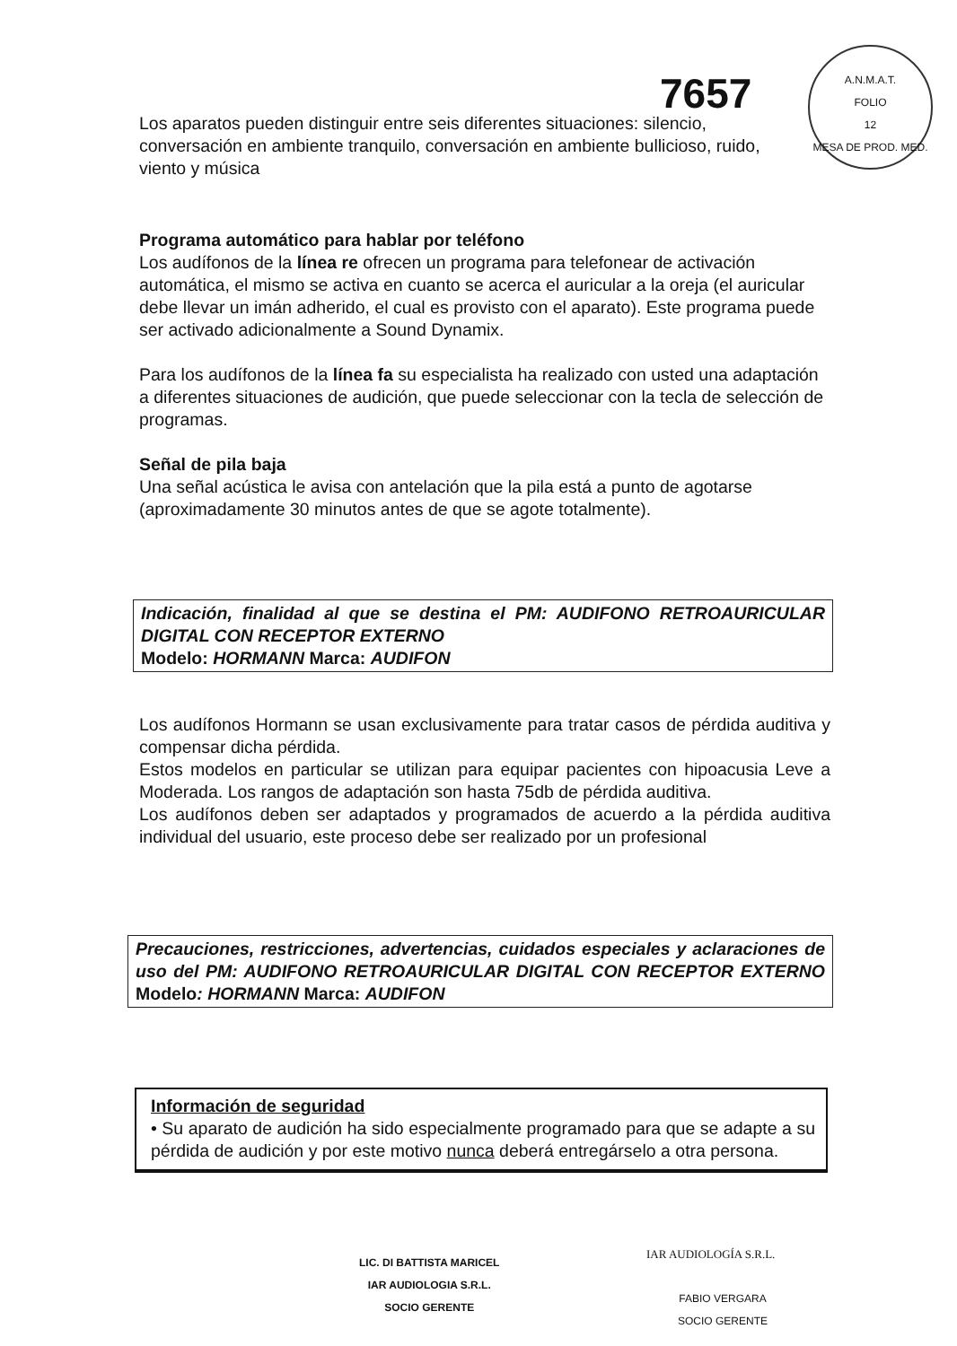7657
A.N.M.A.T.
FOLIO
12
MESA DE PROD. MED.
Los aparatos pueden distinguir entre seis diferentes situaciones: silencio, conversación en ambiente tranquilo, conversación en ambiente bullicioso, ruido, viento y música
Programa automático para hablar por teléfono
Los audífonos de la línea re ofrecen un programa para telefonear de activación automática, el mismo se activa en cuanto se acerca el auricular a la oreja (el auricular debe llevar un imán adherido, el cual es provisto con el aparato). Este programa puede ser activado adicionalmente a Sound Dynamix.
Para los audífonos de la línea fa su especialista ha realizado con usted una adaptación a diferentes situaciones de audición, que puede seleccionar con la tecla de selección de programas.
Señal de pila baja
Una señal acústica le avisa con antelación que la pila está a punto de agotarse (aproximadamente 30 minutos antes de que se agote totalmente).
Indicación, finalidad al que se destina el PM: AUDIFONO RETROAURICULAR DIGITAL CON RECEPTOR EXTERNO
Modelo: HORMANN Marca: AUDIFON
Los audífonos Hormann se usan exclusivamente para tratar casos de pérdida auditiva y compensar dicha pérdida.
Estos modelos en particular se utilizan para equipar pacientes con hipoacusia Leve a Moderada. Los rangos de adaptación son hasta 75db de pérdida auditiva.
Los audífonos deben ser adaptados y programados de acuerdo a la pérdida auditiva individual del usuario, este proceso debe ser realizado por un profesional
Precauciones, restricciones, advertencias, cuidados especiales y aclaraciones de uso del PM: AUDIFONO RETROAURICULAR DIGITAL CON RECEPTOR EXTERNO Modelo: HORMANN Marca: AUDIFON
Información de seguridad
• Su aparato de audición ha sido especialmente programado para que se adapte a su pérdida de audición y por este motivo nunca deberá entregárselo a otra persona.
LIC. DI BATTISTA MARICEL
IAR AUDIOLOGIA S.R.L.
SOCIO GERENTE
IAR AUDIOLOGÍA S.R.L.
FABIO VERGARA
SOCIO GERENTE